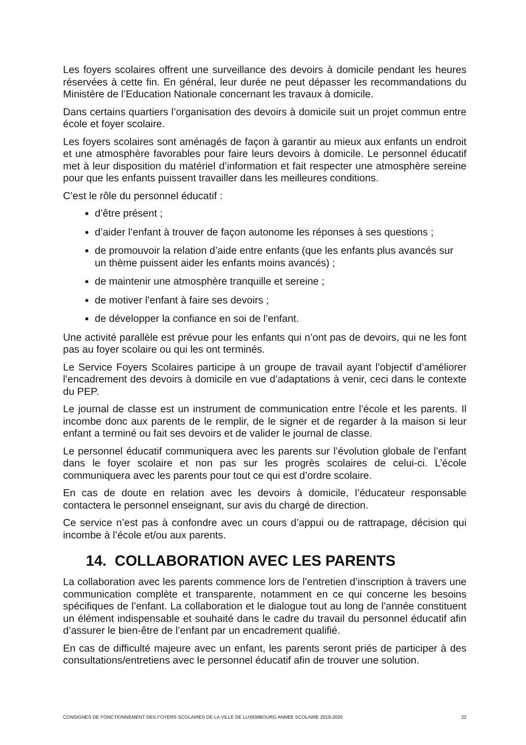Les foyers scolaires offrent une surveillance des devoirs à domicile pendant les heures réservées à cette fin. En général, leur durée ne peut dépasser les recommandations du Ministère de l’Education Nationale concernant les travaux à domicile.
Dans certains quartiers l’organisation des devoirs à domicile suit un projet commun entre école et foyer scolaire.
Les foyers scolaires sont aménagés de façon à garantir au mieux aux enfants un endroit et une atmosphère favorables pour faire leurs devoirs à domicile. Le personnel éducatif met à leur disposition du matériel d’information et fait respecter une atmosphère sereine pour que les enfants puissent travailler dans les meilleures conditions.
C’est le rôle du personnel éducatif :
d’être présent ;
d’aider l’enfant à trouver de façon autonome les réponses à ses questions ;
de promouvoir la relation d’aide entre enfants (que les enfants plus avancés sur un thème puissent aider les enfants moins avancés) ;
de maintenir une atmosphère tranquille et sereine ;
de motiver l’enfant à faire ses devoirs ;
de développer la confiance en soi de l’enfant.
Une activité parallèle est prévue pour les enfants qui n’ont pas de devoirs, qui ne les font pas au foyer scolaire ou qui les ont terminés.
Le Service Foyers Scolaires participe à un groupe de travail ayant l’objectif d’améliorer l’encadrement des devoirs à domicile en vue d’adaptations à venir, ceci dans le contexte du PEP.
Le journal de classe est un instrument de communication entre l’école et les parents. Il incombe donc aux parents de le remplir, de le signer et de regarder à la maison si leur enfant a terminé ou fait ses devoirs et de valider le journal de classe.
Le personnel éducatif communiquera avec les parents sur l’évolution globale de l’enfant dans le foyer scolaire et non pas sur les progrès scolaires de celui-ci. L’école communiquera avec les parents pour tout ce qui est d’ordre scolaire.
En cas de doute en relation avec les devoirs à domicile, l’éducateur responsable contactera le personnel enseignant, sur avis du chargé de direction.
Ce service n’est pas à confondre avec un cours d’appui ou de rattrapage, décision qui incombe à l’école et/ou aux parents.
14. COLLABORATION AVEC LES PARENTS
La collaboration avec les parents commence lors de l’entretien d’inscription à travers une communication complète et transparente, notamment en ce qui concerne les besoins spécifiques de l’enfant. La collaboration et le dialogue tout au long de l’année constituent un élément indispensable et souhaité dans le cadre du travail du personnel éducatif afin d’assurer le bien-être de l’enfant par un encadrement qualifié.
En cas de difficulté majeure avec un enfant, les parents seront priés de participer à des consultations/entretiens avec le personnel éducatif afin de trouver une solution.
CONSIGNES DE FONCTIONNEMENT DES FOYERS SCOLAIRES DE LA VILLE DE LUXEMBOURG ANNEE SCOLAIRE 2019-2020 22